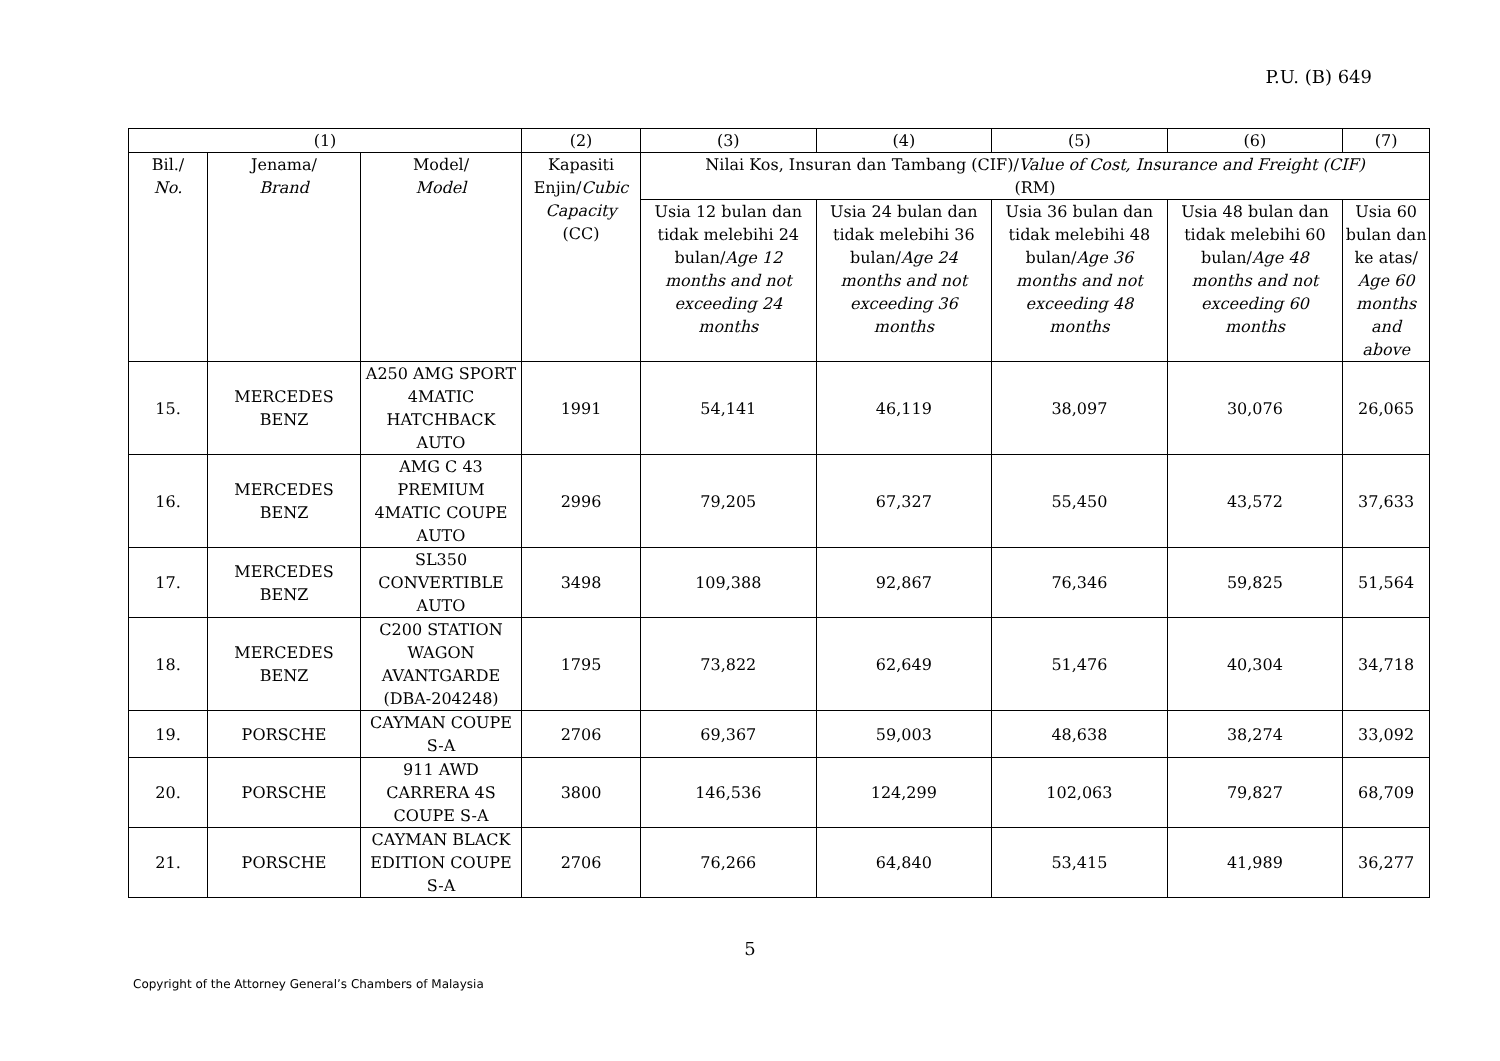P.U. (B) 649
| (1) | | | (2) | (3) | (4) | (5) | (6) | (7) |
| --- | --- | --- | --- | --- | --- | --- | --- | --- |
| Bil./ No. | Jenama/ Brand | Model/ Model | Kapasiti Enjin/ Cubic Capacity (CC) | Nilai Kos, Insuran dan Tambang (CIF)/ Value of Cost, Insurance and Freight (CIF) (RM) | | | | |
| | | | | Usia 12 bulan dan tidak melebihi 24 bulan/ Age 12 months and not exceeding 24 months | Usia 24 bulan dan tidak melebihi 36 bulan/ Age 24 months and not exceeding 36 months | Usia 36 bulan dan tidak melebihi 48 bulan/ Age 36 months and not exceeding 48 months | Usia 48 bulan dan tidak melebihi 60 bulan/ Age 48 months and not exceeding 60 months | Usia 60 bulan dan ke atas/ Age 60 months and above |
| 15. | MERCEDES BENZ | A250 AMG SPORT 4MATIC HATCHBACK AUTO | 1991 | 54,141 | 46,119 | 38,097 | 30,076 | 26,065 |
| 16. | MERCEDES BENZ | AMG C 43 PREMIUM 4MATIC COUPE AUTO | 2996 | 79,205 | 67,327 | 55,450 | 43,572 | 37,633 |
| 17. | MERCEDES BENZ | SL350 CONVERTIBLE AUTO | 3498 | 109,388 | 92,867 | 76,346 | 59,825 | 51,564 |
| 18. | MERCEDES BENZ | C200 STATION WAGON AVANTGARDE (DBA-204248) | 1795 | 73,822 | 62,649 | 51,476 | 40,304 | 34,718 |
| 19. | PORSCHE | CAYMAN COUPE S-A | 2706 | 69,367 | 59,003 | 48,638 | 38,274 | 33,092 |
| 20. | PORSCHE | 911 AWD CARRERA 4S COUPE S-A | 3800 | 146,536 | 124,299 | 102,063 | 79,827 | 68,709 |
| 21. | PORSCHE | CAYMAN BLACK EDITION COUPE S-A | 2706 | 76,266 | 64,840 | 53,415 | 41,989 | 36,277 |
5
Copyright of the Attorney General’s Chambers of Malaysia